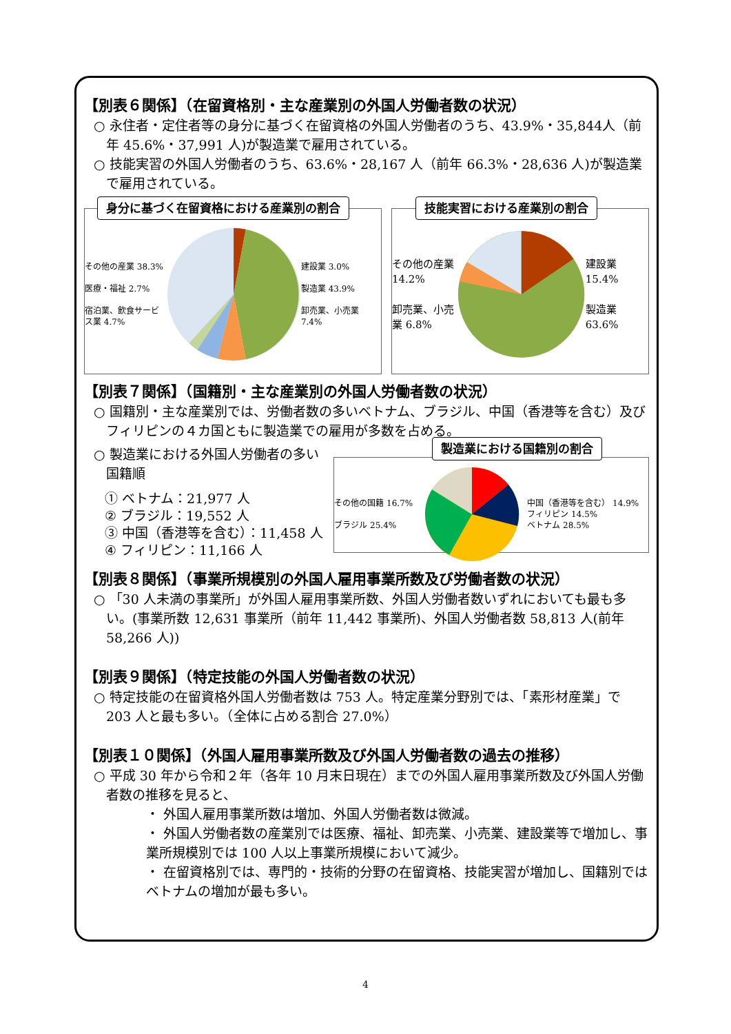【別表６関係】（在留資格別・主な産業別の外国人労働者数の状況）
○ 永住者・定住者等の身分に基づく在留資格の外国人労働者のうち、43.9%・35,844人（前年 45.6%・37,991 人)が製造業で雇用されている。
○ 技能実習の外国人労働者のうち、63.6%・28,167 人（前年 66.3%・28,636 人)が製造業で雇用されている。
身分に基づく在留資格における産業別の割合
その他の産業 38.3%
医療・福祉 2.7%
宿泊業、飲食サービス業 4.7%
建設業 3.0%
製造業 43.9%
卸売業、小売業 7.4%
技能実習における産業別の割合
その他の産業 14.2%
卸売業、小売業 6.8%
建設業 15.4%
製造業 63.6%
【別表７関係】（国籍別・主な産業別の外国人労働者数の状況）
○ 国籍別・主な産業別では、労働者数の多いベトナム、ブラジル、中国（香港等を含む）及びフィリピンの４カ国ともに製造業での雇用が多数を占める。
○ 製造業における外国人労働者の多い国籍順
① ベトナム：21,977 人
② ブラジル：19,552 人
③ 中国（香港等を含む）：11,458 人
④ フィリピン：11,166 人
製造業における国籍別の割合
その他の国籍 16.7%
ブラジル 25.4%
中国（香港等を含む） 14.9%
フィリピン 14.5%
ベトナム 28.5%
【別表８関係】（事業所規模別の外国人雇用事業所数及び労働者数の状況）
○ 「30 人未満の事業所」が外国人雇用事業所数、外国人労働者数いずれにおいても最も多い。(事業所数 12,631 事業所（前年 11,442 事業所)、外国人労働者数 58,813 人(前年 58,266 人))
【別表９関係】（特定技能の外国人労働者数の状況）
○ 特定技能の在留資格外国人労働者数は 753 人。特定産業分野別では、「素形材産業」で 203 人と最も多い。（全体に占める割合 27.0%）
【別表１０関係】（外国人雇用事業所数及び外国人労働者数の過去の推移）
○ 平成 30 年から令和２年（各年 10 月末日現在）までの外国人雇用事業所数及び外国人労働者数の推移を見ると、
・ 外国人雇用事業所数は増加、外国人労働者数は微減。
・ 外国人労働者数の産業別では医療、福祉、卸売業、小売業、建設業等で増加し、事業所規模別では 100 人以上事業所規模において減少。
・ 在留資格別では、専門的・技術的分野の在留資格、技能実習が増加し、国籍別ではベトナムの増加が最も多い。
4